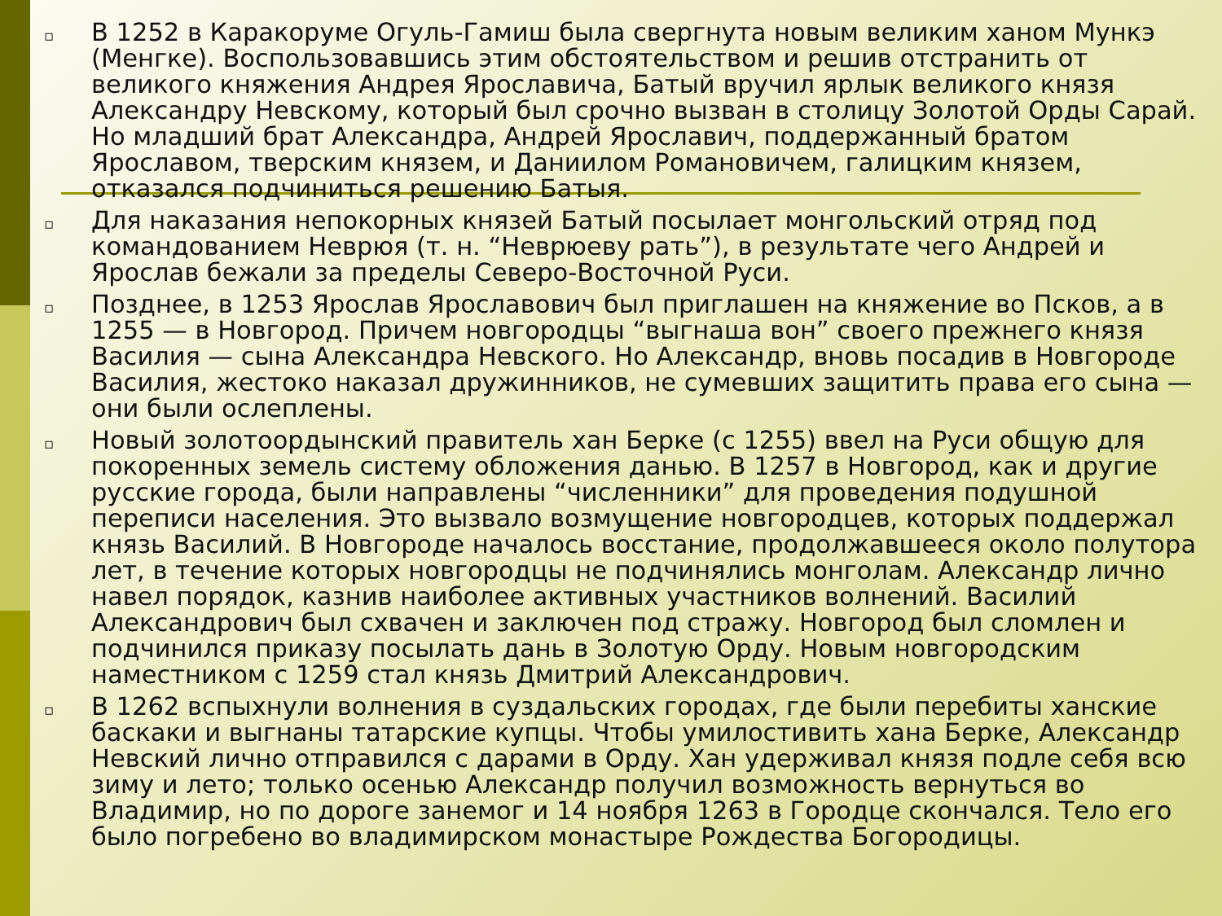▫ В 1252 в Каракоруме Огуль-Гамиш была свергнута новым великим ханом Мункэ (Менгке). Воспользовавшись этим обстоятельством и решив отстранить от великого княжения Андрея Ярославича, Батый вручил ярлык великого князя Александру Невскому, который был срочно вызван в столицу Золотой Орды Сарай. Но младший брат Александра, Андрей Ярославич, поддержанный братом Ярославом, тверским князем, и Даниилом Романовичем, галицким князем, отказался подчиниться решению Батыя.
▫ Для наказания непокорных князей Батый посылает монгольский отряд под командованием Неврюя (т. н. “Неврюеву рать”), в результате чего Андрей и Ярослав бежали за пределы Северо-Восточной Руси.
▫ Позднее, в 1253 Ярослав Ярославович был приглашен на княжение во Псков, а в 1255 — в Новгород. Причем новгородцы “выгнаша вон” своего прежнего князя Василия — сына Александра Невского. Но Александр, вновь посадив в Новгороде Василия, жестоко наказал дружинников, не сумевших защитить права его сына — они были ослеплены.
▫ Новый золотоордынский правитель хан Берке (с 1255) ввел на Руси общую для покоренных земель систему обложения данью. В 1257 в Новгород, как и другие русские города, были направлены “численники” для проведения подушной переписи населения. Это вызвало возмущение новгородцев, которых поддержал князь Василий. В Новгороде началось восстание, продолжавшееся около полутора лет, в течение которых новгородцы не подчинялись монголам. Александр лично навел порядок, казнив наиболее активных участников волнений. Василий Александрович был схвачен и заключен под стражу. Новгород был сломлен и подчинился приказу посылать дань в Золотую Орду. Новым новгородским наместником с 1259 стал князь Дмитрий Александрович.
▫ В 1262 вспыхнули волнения в суздальских городах, где были перебиты ханские баскаки и выгнаны татарские купцы. Чтобы умилостивить хана Берке, Александр Невский лично отправился с дарами в Орду. Хан удерживал князя подле себя всю зиму и лето; только осенью Александр получил возможность вернуться во Владимир, но по дороге занемог и 14 ноября 1263 в Городце скончался. Тело его было погребено во владимирском монастыре Рождества Богородицы.